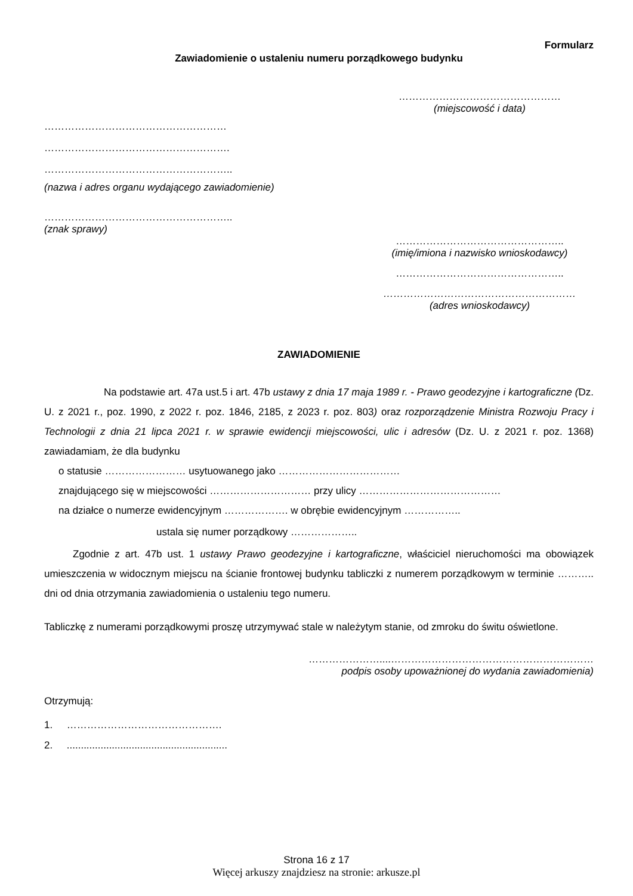Formularz
Zawiadomienie o ustaleniu numeru porządkowego budynku
…………………………………………
(miejscowość i data)
………………………………………………
……………………………………………….
………………………………………………..
(nazwa i adres organu wydającego zawiadomienie)
………………………………………………..
(znak sprawy)
…………………………………………..
(imię/imiona i nazwisko wnioskodawcy)
…………………………………………..
…………………………………………………
(adres wnioskodawcy)
ZAWIADOMIENIE
Na podstawie art. 47a ust.5 i art. 47b ustawy z dnia 17 maja 1989 r. - Prawo geodezyjne i kartograficzne (Dz. U. z 2021 r., poz. 1990, z 2022 r. poz. 1846, 2185, z 2023 r. poz. 803) oraz rozporządzenie Ministra Rozwoju Pracy i Technologii z dnia 21 lipca 2021 r. w sprawie ewidencji miejscowości, ulic i adresów (Dz. U. z 2021 r. poz. 1368) zawiadamiam, że dla budynku
o statusie …………………… usytuowanego jako ………………………………
znajdującego się w miejscowości ………………………… przy ulicy ……………………………………
na działce o numerze ewidencyjnym ………………. w obrębie ewidencyjnym ……………..
ustala się numer porządkowy ………………..
Zgodnie z art. 47b ust. 1 ustawy Prawo geodezyjne i kartograficzne, właściciel nieruchomości ma obowiązek umieszczenia w widocznym miejscu na ścianie frontowej budynku tabliczki z numerem porządkowym w terminie ……….. dni od dnia otrzymania zawiadomienia o ustaleniu tego numeru.
Tabliczkę z numerami porządkowymi proszę utrzymywać stale w należytym stanie, od zmroku do świtu oświetlone.
…………………....……………………………………………………
podpis osoby upoważnionej do wydania zawiadomienia)
Otrzymują:
1. ……………………………………….
2. .........................................................
Strona 16 z 17
Więcej arkuszy znajdziesz na stronie: arkusze.pl